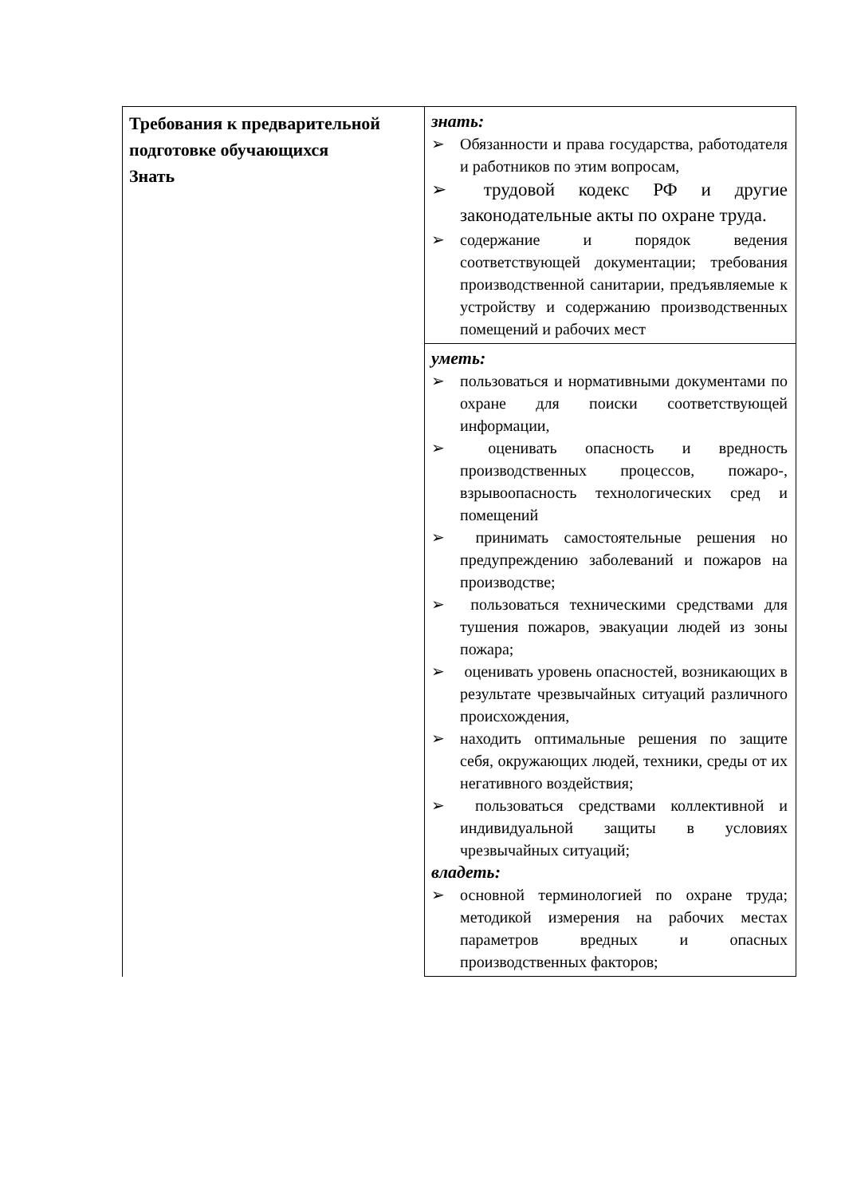| Требования к предварительной подготовке обучающихся Знать | знать: ➢ Обязанности и права государства, работодателя и работников по этим вопросам, ➢ трудовой кодекс РФ и другие законодательные акты по охране труда. ➢ содержание и порядок ведения соответствующей документации; требования производственной санитарии, предъявляемые к устройству и содержанию производственных помещений и рабочих мест |
| | уметь: ➢ пользоваться и нормативными документами по охране для поиски соответствующей информации, ➢ оценивать опасность и вредность производственных процессов, пожаро-, взрывоопасность технологических сред и помещений ➢ принимать самостоятельные решения но предупреждению заболеваний и пожаров на производстве; ➢ пользоваться техническими средствами для тушения пожаров, эвакуации людей из зоны пожара; ➢ оценивать уровень опасностей, возникающих в результате чрезвычайных ситуаций различного происхождения, ➢ находить оптимальные решения по защите себя, окружающих людей, техники, среды от их негативного воздействия; ➢ пользоваться средствами коллективной и индивидуальной защиты в условиях чрезвычайных ситуаций; владеть: ➢ основной терминологией по охране труда; методикой измерения на рабочих местах параметров вредных и опасных производственных факторов; |